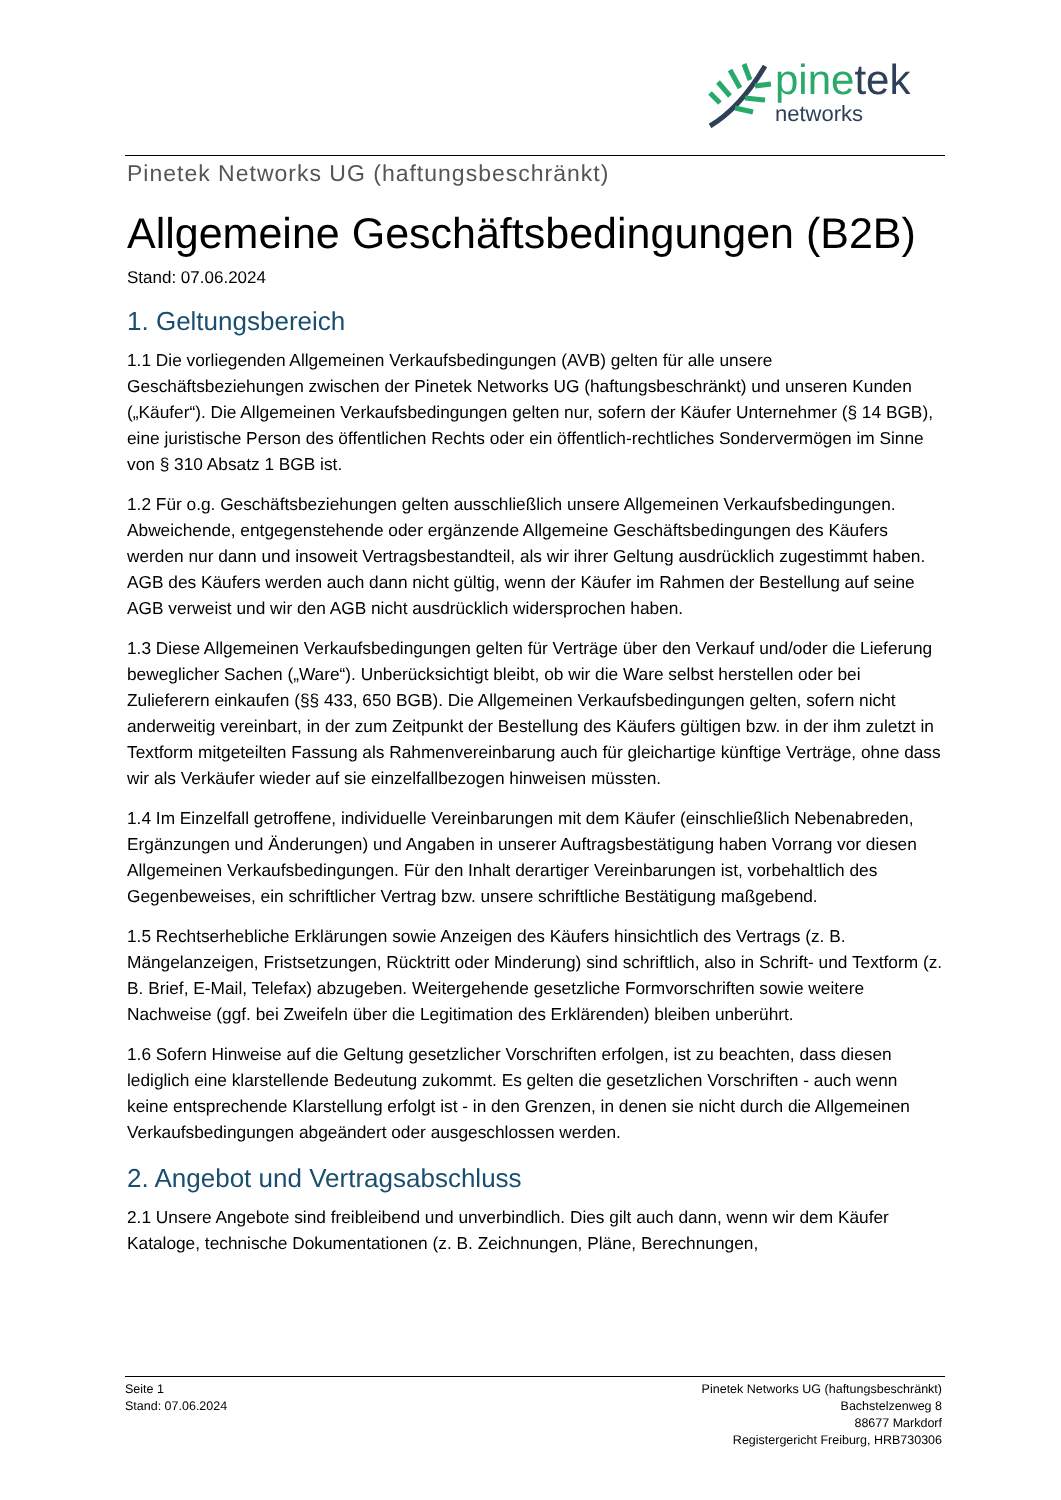pinetek
networks
Pinetek Networks UG (haftungsbeschränkt)
Allgemeine Geschäftsbedingungen (B2B)
Stand: 07.06.2024
1. Geltungsbereich
1.1 Die vorliegenden Allgemeinen Verkaufsbedingungen (AVB) gelten für alle unsere Geschäftsbeziehungen zwischen der Pinetek Networks UG (haftungsbeschränkt) und unseren Kunden („Käufer“). Die Allgemeinen Verkaufsbedingungen gelten nur, sofern der Käufer Unternehmer (§ 14 BGB), eine juristische Person des öffentlichen Rechts oder ein öffentlich-rechtliches Sondervermögen im Sinne von § 310 Absatz 1 BGB ist.
1.2 Für o.g. Geschäftsbeziehungen gelten ausschließlich unsere Allgemeinen Verkaufsbedingungen. Abweichende, entgegenstehende oder ergänzende Allgemeine Geschäftsbedingungen des Käufers werden nur dann und insoweit Vertragsbestandteil, als wir ihrer Geltung ausdrücklich zugestimmt haben. AGB des Käufers werden auch dann nicht gültig, wenn der Käufer im Rahmen der Bestellung auf seine AGB verweist und wir den AGB nicht ausdrücklich widersprochen haben.
1.3 Diese Allgemeinen Verkaufsbedingungen gelten für Verträge über den Verkauf und/oder die Lieferung beweglicher Sachen („Ware“). Unberücksichtigt bleibt, ob wir die Ware selbst herstellen oder bei Zulieferern einkaufen (§§ 433, 650 BGB). Die Allgemeinen Verkaufsbedingungen gelten, sofern nicht anderweitig vereinbart, in der zum Zeitpunkt der Bestellung des Käufers gültigen bzw. in der ihm zuletzt in Textform mitgeteilten Fassung als Rahmenvereinbarung auch für gleichartige künftige Verträge, ohne dass wir als Verkäufer wieder auf sie einzelfallbezogen hinweisen müssten.
1.4 Im Einzelfall getroffene, individuelle Vereinbarungen mit dem Käufer (einschließlich Nebenabreden, Ergänzungen und Änderungen) und Angaben in unserer Auftragsbestätigung haben Vorrang vor diesen Allgemeinen Verkaufsbedingungen. Für den Inhalt derartiger Vereinbarungen ist, vorbehaltlich des Gegenbeweises, ein schriftlicher Vertrag bzw. unsere schriftliche Bestätigung maßgebend.
1.5 Rechtserhebliche Erklärungen sowie Anzeigen des Käufers hinsichtlich des Vertrags (z. B. Mängelanzeigen, Fristsetzungen, Rücktritt oder Minderung) sind schriftlich, also in Schrift- und Textform (z. B. Brief, E-Mail, Telefax) abzugeben. Weitergehende gesetzliche Formvorschriften sowie weitere Nachweise (ggf. bei Zweifeln über die Legitimation des Erklärenden) bleiben unberührt.
1.6 Sofern Hinweise auf die Geltung gesetzlicher Vorschriften erfolgen, ist zu beachten, dass diesen lediglich eine klarstellende Bedeutung zukommt. Es gelten die gesetzlichen Vorschriften - auch wenn keine entsprechende Klarstellung erfolgt ist - in den Grenzen, in denen sie nicht durch die Allgemeinen Verkaufsbedingungen abgeändert oder ausgeschlossen werden.
2. Angebot und Vertragsabschluss
2.1 Unsere Angebote sind freibleibend und unverbindlich. Dies gilt auch dann, wenn wir dem Käufer Kataloge, technische Dokumentationen (z. B. Zeichnungen, Pläne, Berechnungen,
Seite 1
Stand: 07.06.2024
Pinetek Networks UG (haftungsbeschränkt)
Bachstelzenweg 8
88677 Markdorf
Registergericht Freiburg, HRB730306